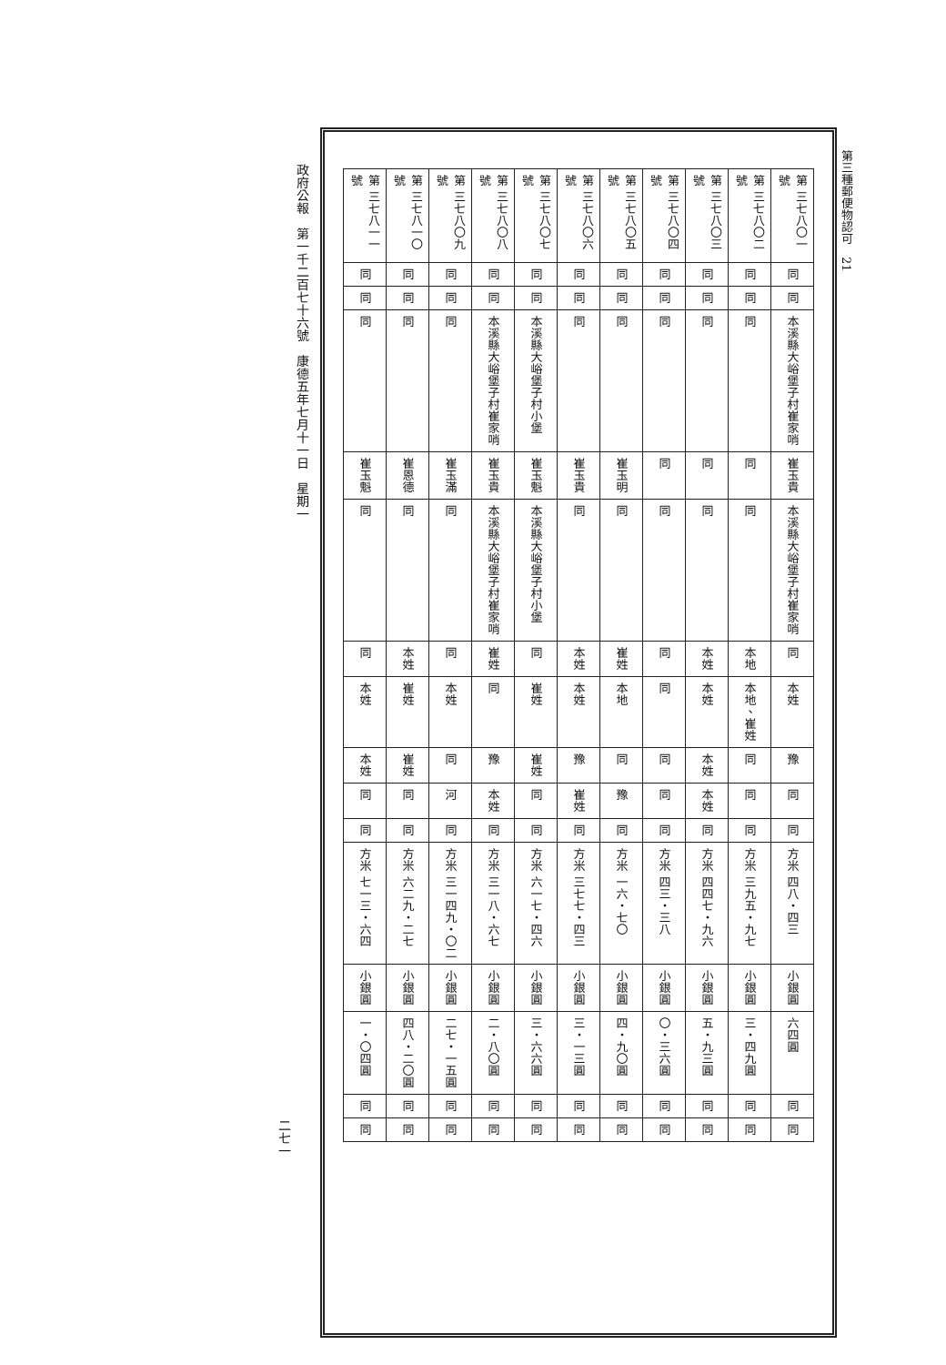第三種郵便物認可　21
| 第 三七八〇一號 | 同 | 同 | 本溪縣大峪堡子村崔家哨 | 崔玉貴 | 本溪縣大峪堡子村崔家哨 | 同 | 本姓 | 豫 | 同 | 同 | 方米 四八・四三 | 小銀圓 | 六四圓 | 同 | 同 |
| 第 三七八〇二號 | 同 | 同 | 同 | 同 | 同 | 本地 | 本地、崔姓 | 同 | 同 | 同 | 方米 三九五・九七 | 小銀圓 | 三・四九圓 | 同 | 同 |
| 第 三七八〇三號 | 同 | 同 | 同 | 同 | 同 | 本姓 | 本姓 | 本姓 | 本姓 | 同 | 方米 四四七・九六 | 小銀圓 | 五・九三圓 | 同 | 同 |
| 第 三七八〇四號 | 同 | 同 | 同 | 同 | 同 | 同 | 同 | 同 | 同 | 同 | 方米 四三・三八 | 小銀圓 | 〇・三六圓 | 同 | 同 |
| 第 三七八〇五號 | 同 | 同 | 同 | 崔玉明 | 同 | 崔姓 | 本地 | 同 | 豫 | 同 | 方米 一六・七〇 | 小銀圓 | 四・九〇圓 | 同 | 同 |
| 第 三七八〇六號 | 同 | 同 | 同 | 崔玉貴 | 同 | 本姓 | 本姓 | 豫 | 崔姓 | 同 | 方米 三七七・四三 | 小銀圓 | 三・一三圓 | 同 | 同 |
| 第 三七八〇七號 | 同 | 同 | 本溪縣大峪堡子村小堡 | 崔玉魁 | 本溪縣大峪堡子村小堡 | 同 | 崔姓 | 崔姓 | 同 | 同 | 方米 六一七・四六 | 小銀圓 | 三・六六圓 | 同 | 同 |
| 第 三七八〇八號 | 同 | 同 | 本溪縣大峪堡子村崔家哨 | 崔玉貴 | 本溪縣大峪堡子村崔家哨 | 崔姓 | 同 | 豫 | 本姓 | 同 | 方米 三一八・六七 | 小銀圓 | 二・八〇圓 | 同 | 同 |
| 第 三七八〇九號 | 同 | 同 | 同 | 崔玉滿 | 同 | 同 | 本姓 | 同 | 河 | 同 | 方米 三一四九・〇二 | 小銀圓 | 二七・一五圓 | 同 | 同 |
| 第 三七八一〇號 | 同 | 同 | 同 | 崔恩德 | 同 | 本姓 | 崔姓 | 崔姓 | 同 | 同 | 方米 六二九・二七 | 小銀圓 | 四八・二〇圓 | 同 | 同 |
| 第 三七八一一號 | 同 | 同 | 同 | 崔玉魁 | 同 | 同 | 本姓 | 本姓 | 同 | 同 | 方米 七一三・六四 | 小銀圓 | 一・〇四圓 | 同 | 同 |
政府公報　第一千二百七十六號　康德五年七月十一日　星期一 二七一